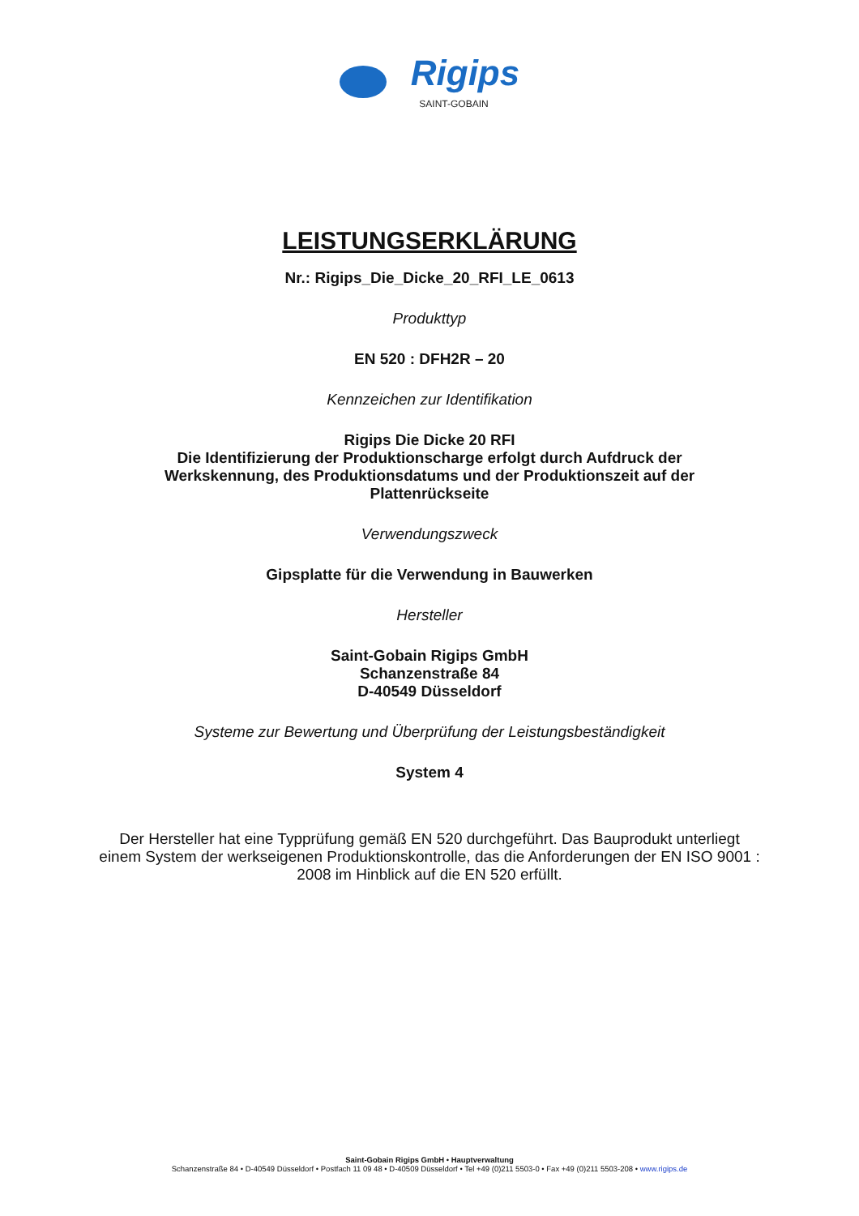Rigips
SAINT-GOBAIN
LEISTUNGSERKLÄRUNG
Nr.: Rigips_Die_Dicke_20_RFI_LE_0613
Produkttyp
EN 520 : DFH2R – 20
Kennzeichen zur Identifikation
Rigips Die Dicke 20 RFI
Die Identifizierung der Produktionscharge erfolgt durch Aufdruck der
Werkskennung, des Produktionsdatums und der Produktionszeit auf der
Plattenrückseite
Verwendungszweck
Gipsplatte für die Verwendung in Bauwerken
Hersteller
Saint-Gobain Rigips GmbH
Schanzenstraße 84
D-40549 Düsseldorf
Systeme zur Bewertung und Überprüfung der Leistungsbeständigkeit
System 4
Der Hersteller hat eine Typprüfung gemäß EN 520 durchgeführt. Das Bauprodukt unterliegt einem System der werkseigenen Produktionskontrolle, das die Anforderungen der EN ISO 9001 : 2008 im Hinblick auf die EN 520 erfüllt.
Saint-Gobain Rigips GmbH • Hauptverwaltung
Schanzenstraße 84 • D-40549 Düsseldorf • Postfach 11 09 48 • D-40509 Düsseldorf • Tel +49 (0)211 5503-0 • Fax +49 (0)211 5503-208 • www.rigips.de